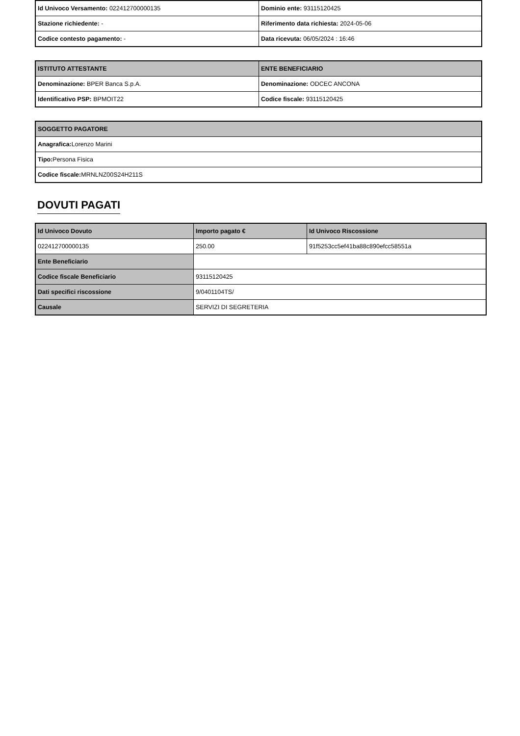| Id Univoco Versamento: 022412700000135 | Dominio ente: 93115120425 |
| Stazione richiedente: - | Riferimento data richiesta: 2024-05-06 |
| Codice contesto pagamento: - | Data ricevuta: 06/05/2024 : 16:46 |
| ISTITUTO ATTESTANTE | ENTE BENEFICIARIO |
| --- | --- |
| Denominazione: BPER Banca S.p.A. | Denominazione: ODCEC ANCONA |
| Identificativo PSP: BPMOIT22 | Codice fiscale: 93115120425 |
| SOGGETTO PAGATORE |
| --- |
| Anagrafica: Lorenzo Marini |
| Tipo: Persona Fisica |
| Codice fiscale: MRNLNZ00S24H211S |
DOVUTI PAGATI
| Id Univoco Dovuto | Importo pagato € | Id Univoco Riscossione |
| --- | --- | --- |
| 022412700000135 | 250.00 | 91f5253cc5ef41ba88c890efcc58551a |
| Ente Beneficiario | | |
| Codice fiscale Beneficiario | 93115120425 | |
| Dati specifici riscossione | 9/0401104TS/ | |
| Causale | SERVIZI DI SEGRETERIA | |